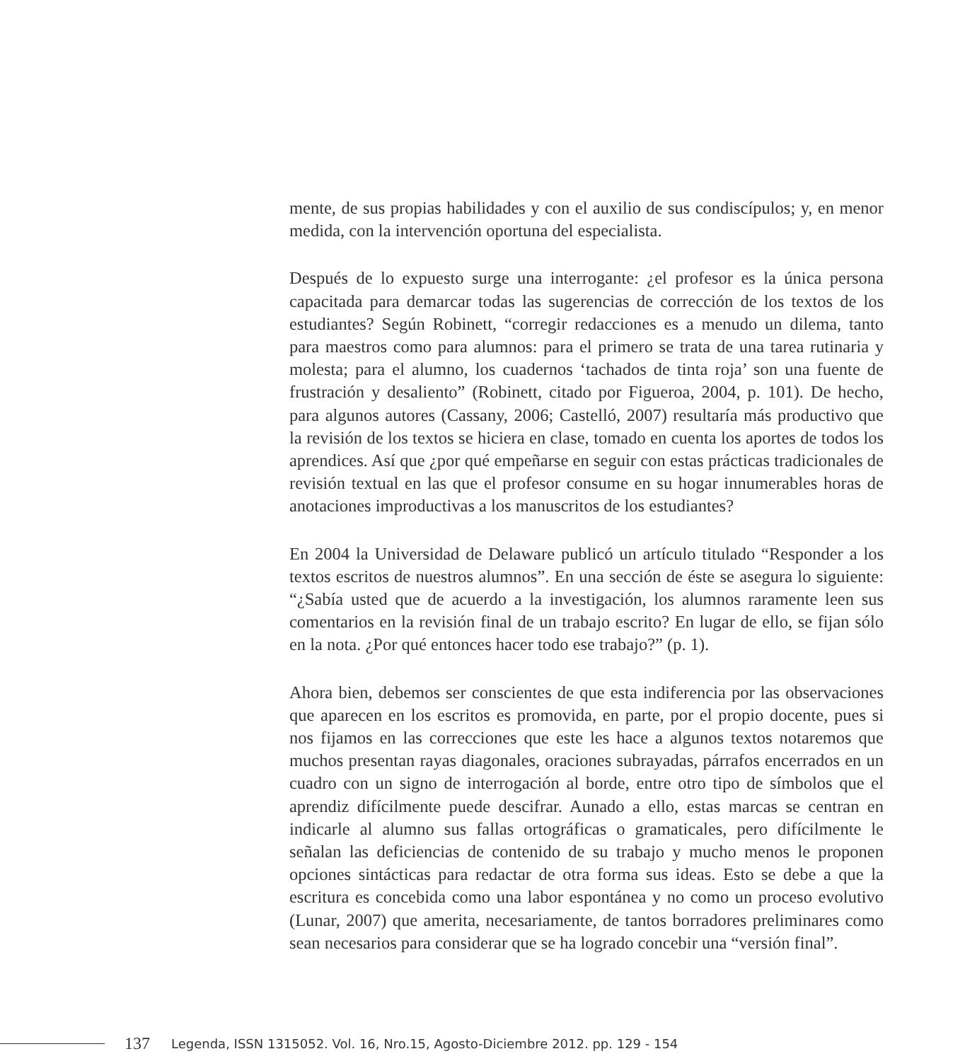mente, de sus propias habilidades y con el auxilio de sus condiscípulos; y, en menor medida, con la intervención oportuna del especialista.
Después de lo expuesto surge una interrogante: ¿el profesor es la única persona capacitada para demarcar todas las sugerencias de corrección de los textos de los estudiantes? Según Robinett, “corregir redacciones es a menudo un dilema, tanto para maestros como para alumnos: para el primero se trata de una tarea rutinaria y molesta; para el alumno, los cuadernos ‘tachados de tinta roja’ son una fuente de frustración y desaliento” (Robinett, citado por Figueroa, 2004, p. 101). De hecho, para algunos autores (Cassany, 2006; Castelló, 2007) resultaría más productivo que la revisión de los textos se hiciera en clase, tomado en cuenta los aportes de todos los aprendices. Así que ¿por qué empeñarse en seguir con estas prácticas tradicionales de revisión textual en las que el profesor consume en su hogar innumerables horas de anotaciones improductivas a los manuscritos de los estudiantes?
En 2004 la Universidad de Delaware publicó un artículo titulado “Responder a los textos escritos de nuestros alumnos”. En una sección de éste se asegura lo siguiente: “¿Sabía usted que de acuerdo a la investigación, los alumnos raramente leen sus comentarios en la revisión final de un trabajo escrito? En lugar de ello, se fijan sólo en la nota. ¿Por qué entonces hacer todo ese trabajo?” (p. 1).
Ahora bien, debemos ser conscientes de que esta indiferencia por las observaciones que aparecen en los escritos es promovida, en parte, por el propio docente, pues si nos fijamos en las correcciones que este les hace a algunos textos notaremos que muchos presentan rayas diagonales, oraciones subrayadas, párrafos encerrados en un cuadro con un signo de interrogación al borde, entre otro tipo de símbolos que el aprendiz difícilmente puede descifrar. Aunado a ello, estas marcas se centran en indicarle al alumno sus fallas ortográficas o gramaticales, pero difícilmente le señalan las deficiencias de contenido de su trabajo y mucho menos le proponen opciones sintácticas para redactar de otra forma sus ideas. Esto se debe a que la escritura es concebida como una labor espontánea y no como un proceso evolutivo (Lunar, 2007) que amerita, necesariamente, de tantos borradores preliminares como sean necesarios para considerar que se ha logrado concebir una “versión final”.
137 Legenda, ISSN 1315052. Vol. 16, Nro.15, Agosto-Diciembre 2012. pp. 129 - 154